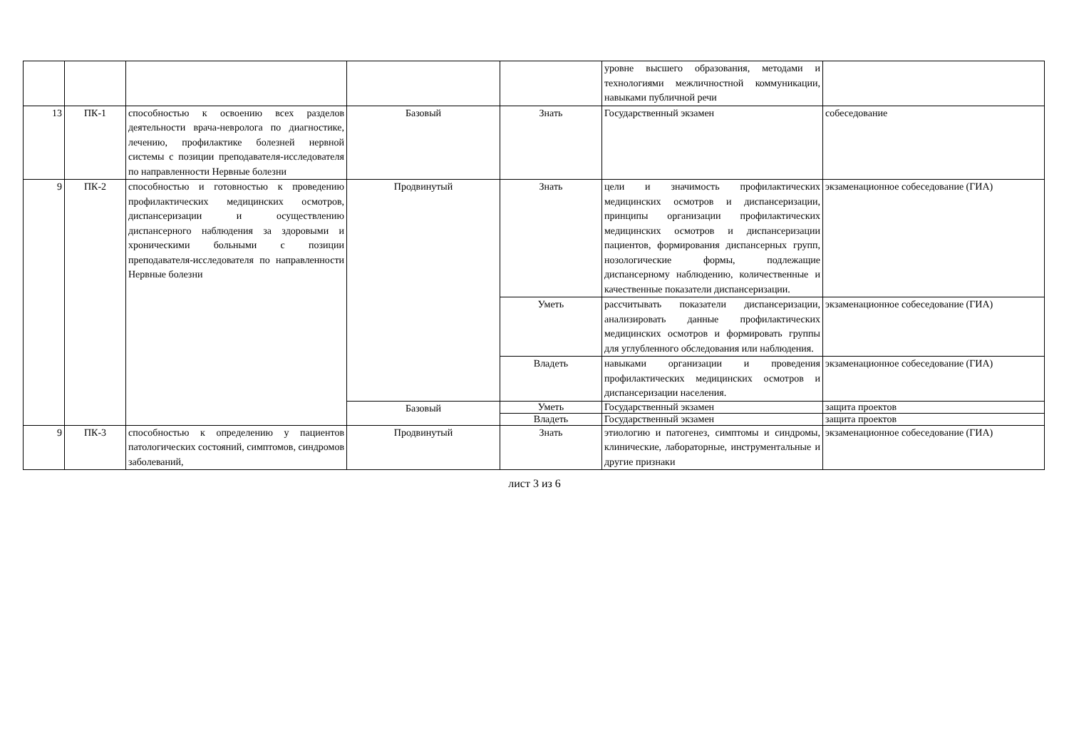| | | | | | уровне высшего образования, методами и технологиями межличностной коммуникации, навыками публичной речи | |
| 13 | ПК-1 | способностью к освоению всех разделов деятельности врача-невролога по диагностике, лечению, профилактике болезней нервной системы с позиции преподавателя-исследователя по направленности Нервные болезни | Базовый | Знать | Государственный экзамен | собеседование |
| 9 | ПК-2 | способностью и готовностью к проведению профилактических медицинских осмотров, диспансеризации и осуществлению диспансерного наблюдения за здоровыми и хроническими больными с позиции преподавателя-исследователя по направленности Нервные болезни | Продвинутый | Знать | цели и значимость профилактических медицинских осмотров и диспансеризации, принципы организации профилактических медицинских осмотров и диспансеризации пациентов, формирования диспансерных групп, нозологические формы, подлежащие диспансерному наблюдению, количественные и качественные показатели диспансеризации. | экзаменационное собеседование (ГИА) |
| | | | | Уметь | рассчитывать показатели диспансеризации, анализировать данные профилактических медицинских осмотров и формировать группы для углубленного обследования или наблюдения. | экзаменационное собеседование (ГИА) |
| | | | | Владеть | навыками организации и проведения профилактических медицинских осмотров и диспансеризации населения. | экзаменационное собеседование (ГИА) |
| | | | Базовый | Уметь | Государственный экзамен | защита проектов |
| | | | | Владеть | Государственный экзамен | защита проектов |
| 9 | ПК-3 | способностью к определению у пациентов патологических состояний, симптомов, синдромов заболеваний, | Продвинутый | Знать | этиологию и патогенез, симптомы и синдромы, клинические, лабораторные, инструментальные и другие признаки | экзаменационное собеседование (ГИА) |
лист 3 из 6